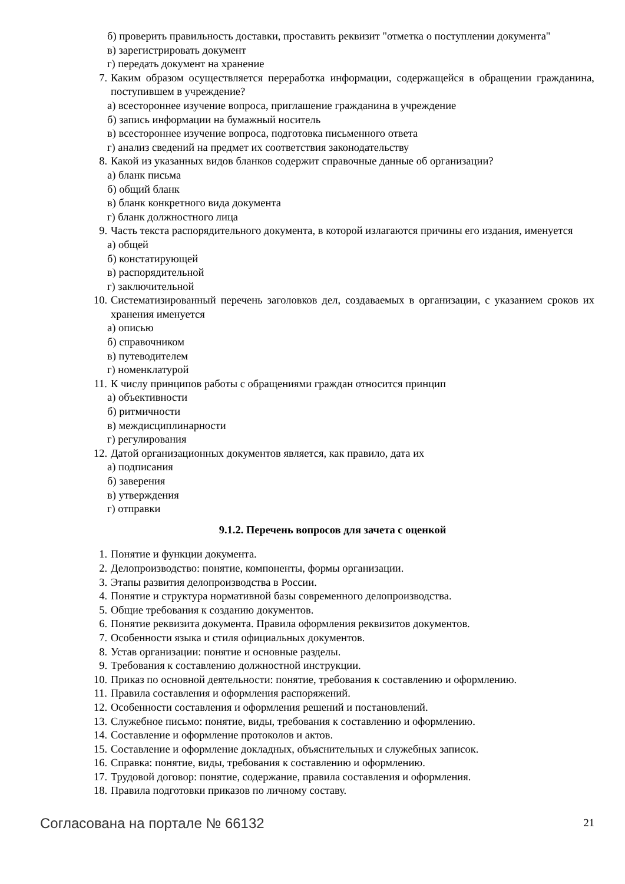б) проверить правильность доставки, проставить реквизит "отметка о поступлении документа"
в) зарегистрировать документ
г) передать документ на хранение
7. Каким образом осуществляется переработка информации, содержащейся в обращении гражданина, поступившем в учреждение?
а) всестороннее изучение вопроса, приглашение гражданина в учреждение
б) запись информации на бумажный носитель
в) всестороннее изучение вопроса, подготовка письменного ответа
г) анализ сведений на предмет их соответствия законодательству
8. Какой из указанных видов бланков содержит справочные данные об организации?
а) бланк письма
б) общий бланк
в) бланк конкретного вида документа
г) бланк должностного лица
9. Часть текста распорядительного документа, в которой излагаются причины его издания, именуется
а) общей
б) констатирующей
в) распорядительной
г) заключительной
10. Систематизированный перечень заголовков дел, создаваемых в организации, с указанием сроков их хранения именуется
а) описью
б) справочником
в) путеводителем
г) номенклатурой
11. К числу принципов работы с обращениями граждан относится принцип
а) объективности
б) ритмичности
в) междисциплинарности
г) регулирования
12. Датой организационных документов является, как правило, дата их
а) подписания
б) заверения
в) утверждения
г) отправки
9.1.2. Перечень вопросов для зачета с оценкой
1. Понятие и функции документа.
2. Делопроизводство: понятие, компоненты, формы организации.
3. Этапы развития делопроизводства в России.
4. Понятие и структура нормативной базы современного делопроизводства.
5. Общие требования к созданию документов.
6. Понятие реквизита документа. Правила оформления реквизитов документов.
7. Особенности языка и стиля официальных документов.
8. Устав организации: понятие и основные разделы.
9. Требования к составлению должностной инструкции.
10. Приказ по основной деятельности: понятие, требования к составлению и оформлению.
11. Правила составления и оформления распоряжений.
12. Особенности составления и оформления решений и постановлений.
13. Служебное письмо: понятие, виды, требования к составлению и оформлению.
14. Составление и оформление протоколов и актов.
15. Составление и оформление докладных, объяснительных и служебных записок.
16. Справка: понятие, виды, требования к составлению и оформлению.
17. Трудовой договор: понятие, содержание, правила составления и оформления.
18. Правила подготовки приказов по личному составу.
Согласована на портале № 66132 21